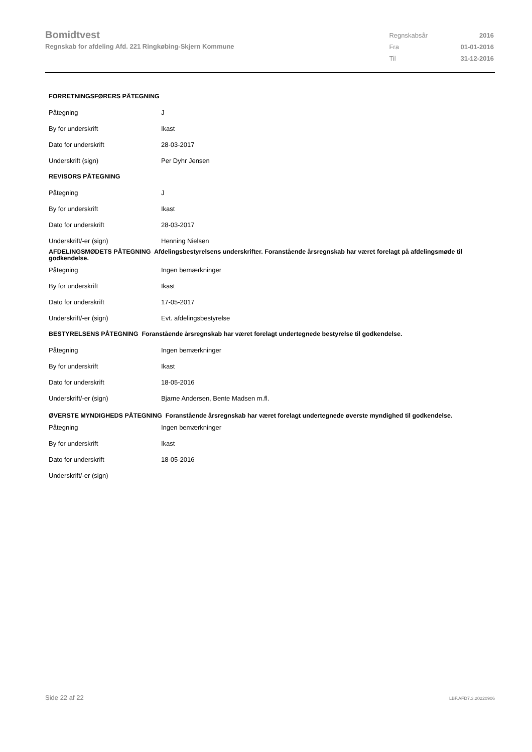Bomidtvest
Regnskab for afdeling Afd. 221 Ringkøbing-Skjern Kommune
| Regnskabsår | 2016 |
| Fra | 01-01-2016 |
| Til | 31-12-2016 |
| FORRETNINGSFØRERS PÅTEGNING | |
| --- | --- |
| Påtegning | J |
| By for underskrift | Ikast |
| Dato for underskrift | 28-03-2017 |
| Underskrift (sign) | Per Dyhr Jensen |
| REVISORS PÅTEGNING | |
| Påtegning | J |
| By for underskrift | Ikast |
| Dato for underskrift | 28-03-2017 |
| Underskrift/-er (sign) | Henning Nielsen |
| AFDELINGSMØDETS PÅTEGNING Afdelingsbestyrelsens underskrifter. Foranstående årsregnskab har været forelagt på afdelingsmøde til godkendelse. | |
| Påtegning | Ingen bemærkninger |
| By for underskrift | Ikast |
| Dato for underskrift | 17-05-2017 |
| Underskrift/-er (sign) | Evt. afdelingsbestyrelse |
| BESTYRELSENS PÅTEGNING Foranstående årsregnskab har været forelagt undertegnede bestyrelse til godkendelse. | |
| Påtegning | Ingen bemærkninger |
| By for underskrift | Ikast |
| Dato for underskrift | 18-05-2016 |
| Underskrift/-er (sign) | Bjarne Andersen, Bente Madsen m.fl. |
| ØVERSTE MYNDIGHEDS PÅTEGNING Foranstående årsregnskab har været forelagt undertegnede øverste myndighed til godkendelse. | |
| Påtegning | Ingen bemærkninger |
| By for underskrift | Ikast |
| Dato for underskrift | 18-05-2016 |
| Underskrift/-er (sign) | |
Side 22 af 22 LBF.AFD7.3.20220906